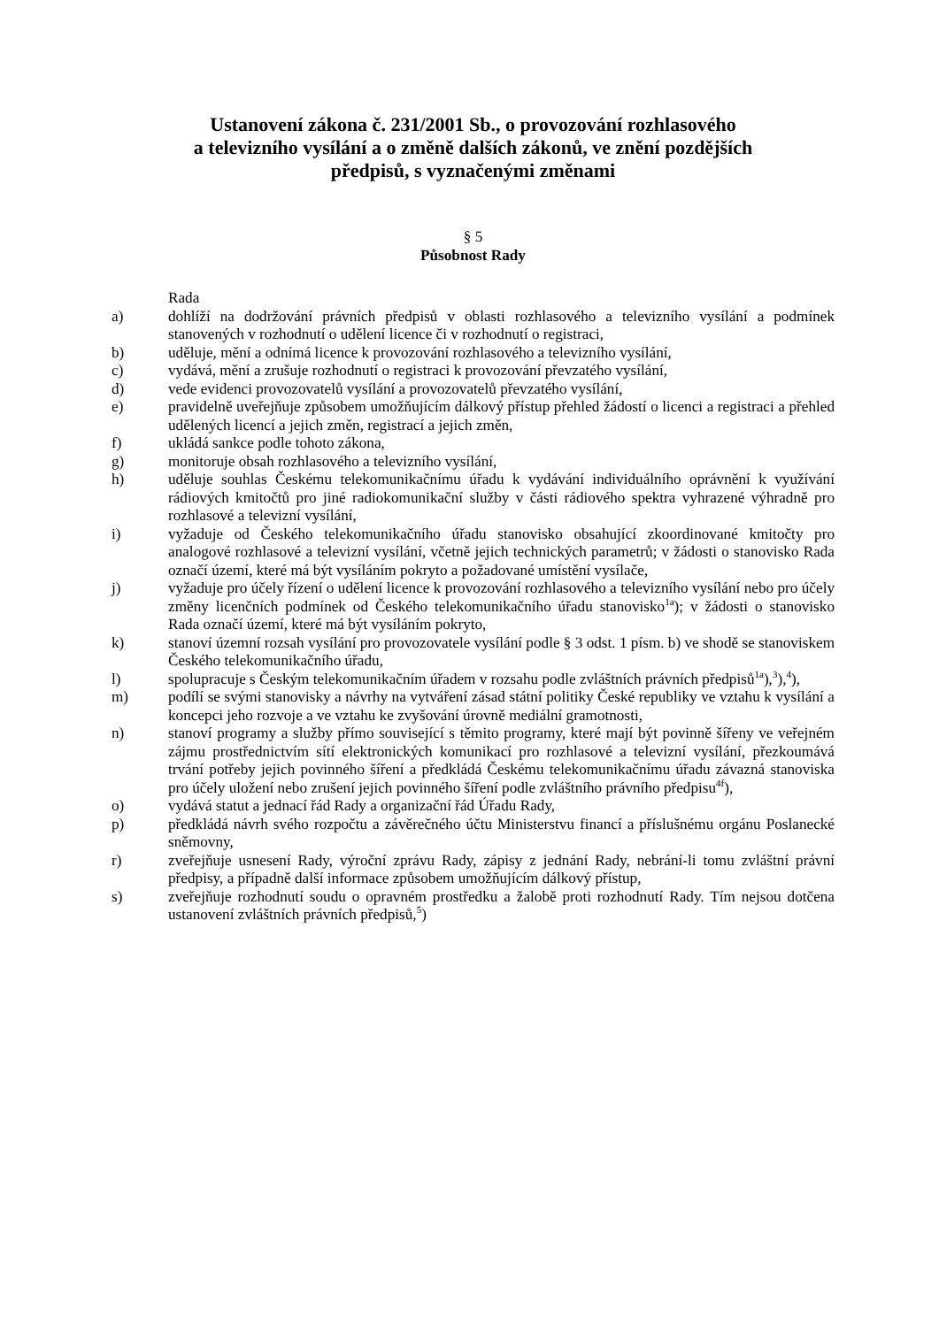Ustanovení zákona č. 231/2001 Sb., o provozování rozhlasového
a televizního vysílání a o změně dalších zákonů, ve znění pozdějších
předpisů, s vyznačenými změnami
§ 5
Působnost Rady
Rada
a) dohlíží na dodržování právních předpisů v oblasti rozhlasového a televizního vysílání a podmínek stanovených v rozhodnutí o udělení licence či v rozhodnutí o registraci,
b) uděluje, mění a odnímá licence k provozování rozhlasového a televizního vysílání,
c) vydává, mění a zrušuje rozhodnutí o registraci k provozování převzatého vysílání,
d) vede evidenci provozovatelů vysílání a provozovatelů převzatého vysílání,
e) pravidelně uveřejňuje způsobem umožňujícím dálkový přístup přehled žádostí o licenci a registraci a přehled udělených licencí a jejich změn, registrací a jejich změn,
f) ukládá sankce podle tohoto zákona,
g) monitoruje obsah rozhlasového a televizního vysílání,
h) uděluje souhlas Českému telekomunikačnímu úřadu k vydávání individuálního oprávnění k využívání rádiových kmitočtů pro jiné radiokomunikační služby v části rádiového spektra vyhrazené výhradně pro rozhlasové a televizní vysílání,
i) vyžaduje od Českého telekomunikačního úřadu stanovisko obsahující zkoordinované kmitočty pro analogové rozhlasové a televizní vysílání, včetně jejich technických parametrů; v žádosti o stanovisko Rada označí území, které má být vysíláním pokryto a požadované umístění vysílače,
j) vyžaduje pro účely řízení o udělení licence k provozování rozhlasového a televizního vysílání nebo pro účely změny licenčních podmínek od Českého telekomunikačního úřadu stanovisko<sup>1a</sup>); v žádosti o stanovisko Rada označí území, které má být vysíláním pokryto,
k) stanoví územní rozsah vysílání pro provozovatele vysílání podle § 3 odst. 1 písm. b) ve shodě se stanoviskem Českého telekomunikačního úřadu,
l) spolupracuje s Českým telekomunikačním úřadem v rozsahu podle zvláštních právních předpisů<sup>1a</sup>),<sup>3</sup>),<sup>4</sup>),
m) podílí se svými stanovisky a návrhy na vytváření zásad státní politiky České republiky ve vztahu k vysílání a koncepci jeho rozvoje a ve vztahu ke zvyšování úrovně mediální gramotnosti,
n) stanoví programy a služby přímo související s těmito programy, které mají být povinně šířeny ve veřejném zájmu prostřednictvím sítí elektronických komunikací pro rozhlasové a televizní vysílání, přezkoumává trvání potřeby jejich povinného šíření a předkládá Českému telekomunikačnímu úřadu závazná stanoviska pro účely uložení nebo zrušení jejich povinného šíření podle zvláštního právního předpisu<sup>4f</sup>),
o) vydává statut a jednací řád Rady a organizační řád Úřadu Rady,
p) předkládá návrh svého rozpočtu a závěrečného účtu Ministerstvu financí a příslušnému orgánu Poslanecké sněmovny,
r) zveřejňuje usnesení Rady, výroční zprávu Rady, zápisy z jednání Rady, nebrání-li tomu zvláštní právní předpisy, a případně další informace způsobem umožňujícím dálkový přístup,
s) zveřejňuje rozhodnutí soudu o opravném prostředku a žalobě proti rozhodnutí Rady. Tím nejsou dotčena ustanovení zvláštních právních předpisů,<sup>5</sup>)